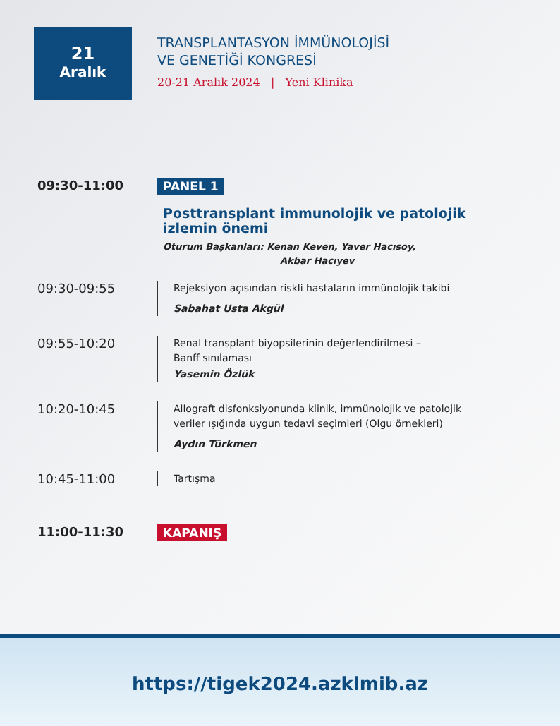21
Aralık
TRANSPLANTASYON İMMÜNOLOJİSİ
VE GENETİĞİ KONGRESİ
20-21 Aralık 2024 | Yeni Klinika
09:30-11:00 PANEL 1
Posttransplant immunolojik ve patolojik
izlemin önemi
Oturum Başkanları: Kenan Keven, Yaver Hacısoy,
Akbar Hacıyev
09:30-09:55
Rejeksiyon açısından riskli hastaların immünolojik takibi
Sabahat Usta Akgül
09:55-10:20
Renal transplant biyopsilerinin değerlendirilmesi –
Banff sınılaması
Yasemin Özlük
10:20-10:45
Allograft disfonksiyonunda klinik, immünolojik ve patolojik
veriler ışığında uygun tedavi seçimleri (Olgu örnekleri)
Aydın Türkmen
10:45-11:00
Tartışma
11:00-11:30 KAPANIŞ
https://tigek2024.azklmib.az